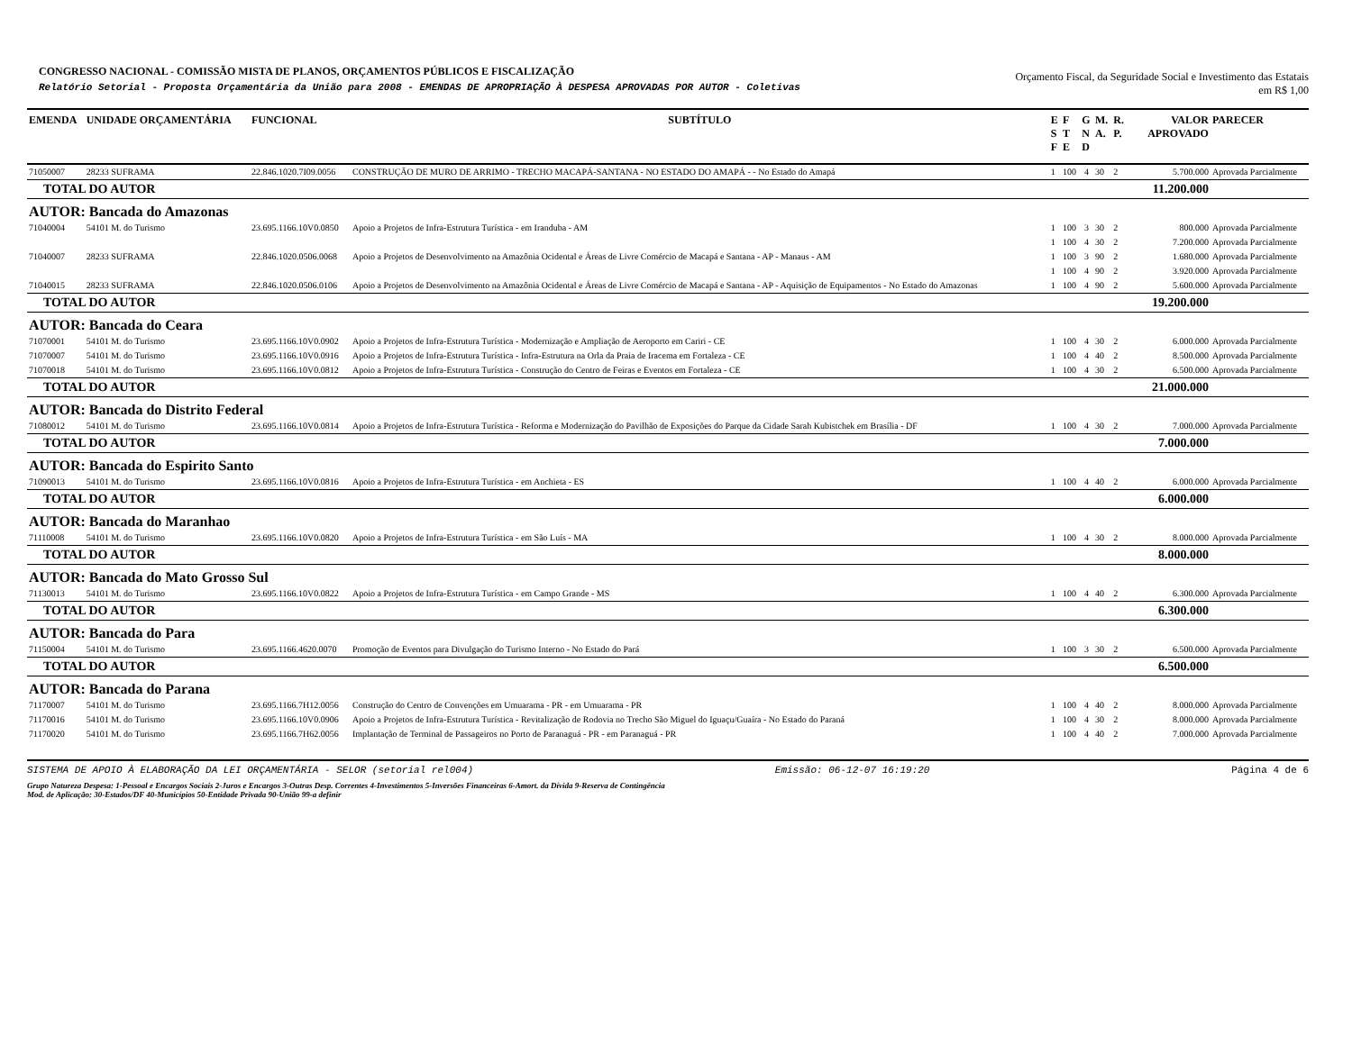CONGRESSO NACIONAL - COMISSÃO MISTA DE PLANOS, ORÇAMENTOS PÚBLICOS E FISCALIZAÇÃO
Relatório Setorial - Proposta Orçamentária da União para 2008 - EMENDAS DE APROPRIAÇÃO À DESPESA APROVADAS POR AUTOR - Coletivas
Orçamento Fiscal, da Seguridade Social e Investimento das Estatais
em R$ 1,00
| EMENDA | UNIDADE ORÇAMENTÁRIA | FUNCIONAL | SUBTÍTULO | E S F | F T E | G N D | M. A. | R. P. | VALOR APROVADO | PARECER |
| --- | --- | --- | --- | --- | --- | --- | --- | --- | --- | --- |
| 71050007 | 28233 SUFRAMA | 22.846.1020.7I09.0056 | CONSTRUÇÃO DE MURO DE ARRIMO - TRECHO MACAPÁ-SANTANA - NO ESTADO DO AMAPÁ - - No Estado do Amapá | 1 | 100 | 4 | 30 | 2 | 5.700.000 | Aprovada Parcialmente |
| TOTAL DO AUTOR | | | | | | | | | 11.200.000 | |
| AUTOR: Bancada do Amazonas | | | | | | | | | | |
| 71040004 | 54101 M. do Turismo | 23.695.1166.10V0.0850 | Apoio a Projetos de Infra-Estrutura Turística - em Iranduba - AM | 1 | 100 | 3 | 30 | 2 | 800.000 | Aprovada Parcialmente |
| | | | | 1 | 100 | 4 | 30 | 2 | 7.200.000 | Aprovada Parcialmente |
| 71040007 | 28233 SUFRAMA | 22.846.1020.0506.0068 | Apoio a Projetos de Desenvolvimento na Amazônia Ocidental e Áreas de Livre Comércio de Macapá e Santana - AP - Manaus - AM | 1 | 100 | 3 | 90 | 2 | 1.680.000 | Aprovada Parcialmente |
| | | | | 1 | 100 | 4 | 90 | 2 | 3.920.000 | Aprovada Parcialmente |
| 71040015 | 28233 SUFRAMA | 22.846.1020.0506.0106 | Apoio a Projetos de Desenvolvimento na Amazônia Ocidental e Áreas de Livre Comércio de Macapá e Santana - AP - Aquisição de Equipamentos - No Estado do Amazonas | 1 | 100 | 4 | 90 | 2 | 5.600.000 | Aprovada Parcialmente |
| TOTAL DO AUTOR | | | | | | | | | 19.200.000 | |
| AUTOR: Bancada do Ceara | | | | | | | | | | |
| 71070001 | 54101 M. do Turismo | 23.695.1166.10V0.0902 | Apoio a Projetos de Infra-Estrutura Turística - Modernização e Ampliação de Aeroporto em Cariri - CE | 1 | 100 | 4 | 30 | 2 | 6.000.000 | Aprovada Parcialmente |
| 71070007 | 54101 M. do Turismo | 23.695.1166.10V0.0916 | Apoio a Projetos de Infra-Estrutura Turística - Infra-Estrutura na Orla da Praia de Iracema em Fortaleza - CE | 1 | 100 | 4 | 40 | 2 | 8.500.000 | Aprovada Parcialmente |
| 71070018 | 54101 M. do Turismo | 23.695.1166.10V0.0812 | Apoio a Projetos de Infra-Estrutura Turística - Construção do Centro de Feiras e Eventos em Fortaleza - CE | 1 | 100 | 4 | 30 | 2 | 6.500.000 | Aprovada Parcialmente |
| TOTAL DO AUTOR | | | | | | | | | 21.000.000 | |
| AUTOR: Bancada do Distrito Federal | | | | | | | | | | |
| 71080012 | 54101 M. do Turismo | 23.695.1166.10V0.0814 | Apoio a Projetos de Infra-Estrutura Turística - Reforma e Modernização do Pavilhão de Exposições do Parque da Cidade Sarah Kubistchek em Brasília - DF | 1 | 100 | 4 | 30 | 2 | 7.000.000 | Aprovada Parcialmente |
| TOTAL DO AUTOR | | | | | | | | | 7.000.000 | |
| AUTOR: Bancada do Espirito Santo | | | | | | | | | | |
| 71090013 | 54101 M. do Turismo | 23.695.1166.10V0.0816 | Apoio a Projetos de Infra-Estrutura Turística - em Anchieta - ES | 1 | 100 | 4 | 40 | 2 | 6.000.000 | Aprovada Parcialmente |
| TOTAL DO AUTOR | | | | | | | | | 6.000.000 | |
| AUTOR: Bancada do Maranhao | | | | | | | | | | |
| 71110008 | 54101 M. do Turismo | 23.695.1166.10V0.0820 | Apoio a Projetos de Infra-Estrutura Turística - em São Luís - MA | 1 | 100 | 4 | 30 | 2 | 8.000.000 | Aprovada Parcialmente |
| TOTAL DO AUTOR | | | | | | | | | 8.000.000 | |
| AUTOR: Bancada do Mato Grosso Sul | | | | | | | | | | |
| 71130013 | 54101 M. do Turismo | 23.695.1166.10V0.0822 | Apoio a Projetos de Infra-Estrutura Turística - em Campo Grande - MS | 1 | 100 | 4 | 40 | 2 | 6.300.000 | Aprovada Parcialmente |
| TOTAL DO AUTOR | | | | | | | | | 6.300.000 | |
| AUTOR: Bancada do Para | | | | | | | | | | |
| 71150004 | 54101 M. do Turismo | 23.695.1166.4620.0070 | Promoção de Eventos para Divulgação do Turismo Interno - No Estado do Pará | 1 | 100 | 3 | 30 | 2 | 6.500.000 | Aprovada Parcialmente |
| TOTAL DO AUTOR | | | | | | | | | 6.500.000 | |
| AUTOR: Bancada do Parana | | | | | | | | | | |
| 71170007 | 54101 M. do Turismo | 23.695.1166.7H12.0056 | Construção do Centro de Convenções em Umuarama - PR - em Umuarama - PR | 1 | 100 | 4 | 40 | 2 | 8.000.000 | Aprovada Parcialmente |
| 71170016 | 54101 M. do Turismo | 23.695.1166.10V0.0906 | Apoio a Projetos de Infra-Estrutura Turística - Revitalização de Rodovia no Trecho São Miguel do Iguaçu/Guaíra - No Estado do Paraná | 1 | 100 | 4 | 30 | 2 | 8.000.000 | Aprovada Parcialmente |
| 71170020 | 54101 M. do Turismo | 23.695.1166.7H62.0056 | Implantação de Terminal de Passageiros no Porto de Paranaguá - PR - em Paranaguá - PR | 1 | 100 | 4 | 40 | 2 | 7.000.000 | Aprovada Parcialmente |
SISTEMA DE APOIO À ELABORAÇÃO DA LEI ORÇAMENTÁRIA - SELOR (setorial rel004) Emissão: 06-12-07 16:19:20 Página 4 de 6
Grupo Natureza Despesa: 1-Pessoal e Encargos Sociais 2-Juros e Encargos 3-Outras Desp. Correntes 4-Investimentos 5-Inversões Financeiras 6-Amort. da Dívida 9-Reserva de Contingência
Mod. de Aplicação: 30-Estados/DF 40-Municípios 50-Entidade Privada 90-União 99-a definir